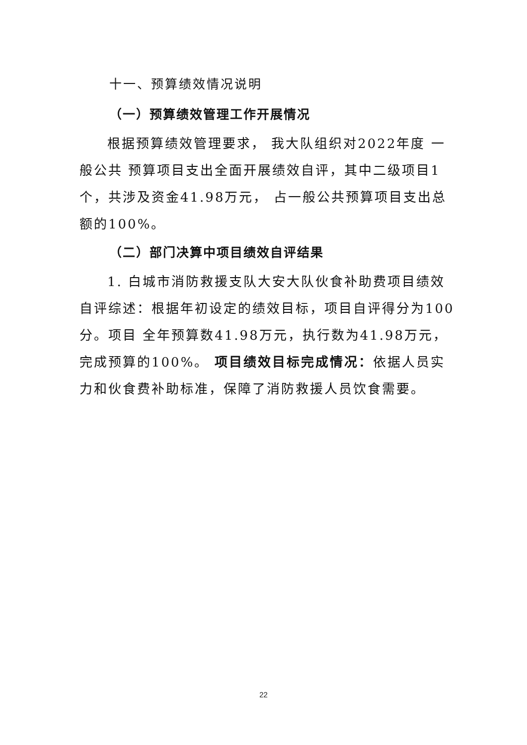十一、预算绩效情况说明
（一）预算绩效管理工作开展情况
根据预算绩效管理要求， 我大队组织对2022年度 一般公共 预算项目支出全面开展绩效自评，其中二级项目1个，共涉及资金41.98万元， 占一般公共预算项目支出总额的100%。
（二）部门决算中项目绩效自评结果
1. 白城市消防救援支队大安大队伙食补助费项目绩效自评综述：根据年初设定的绩效目标，项目自评得分为100分。项目 全年预算数41.98万元，执行数为41.98万元，完成预算的100%。 项目绩效目标完成情况：依据人员实力和伙食费补助标准，保障了消防救援人员饮食需要。
22